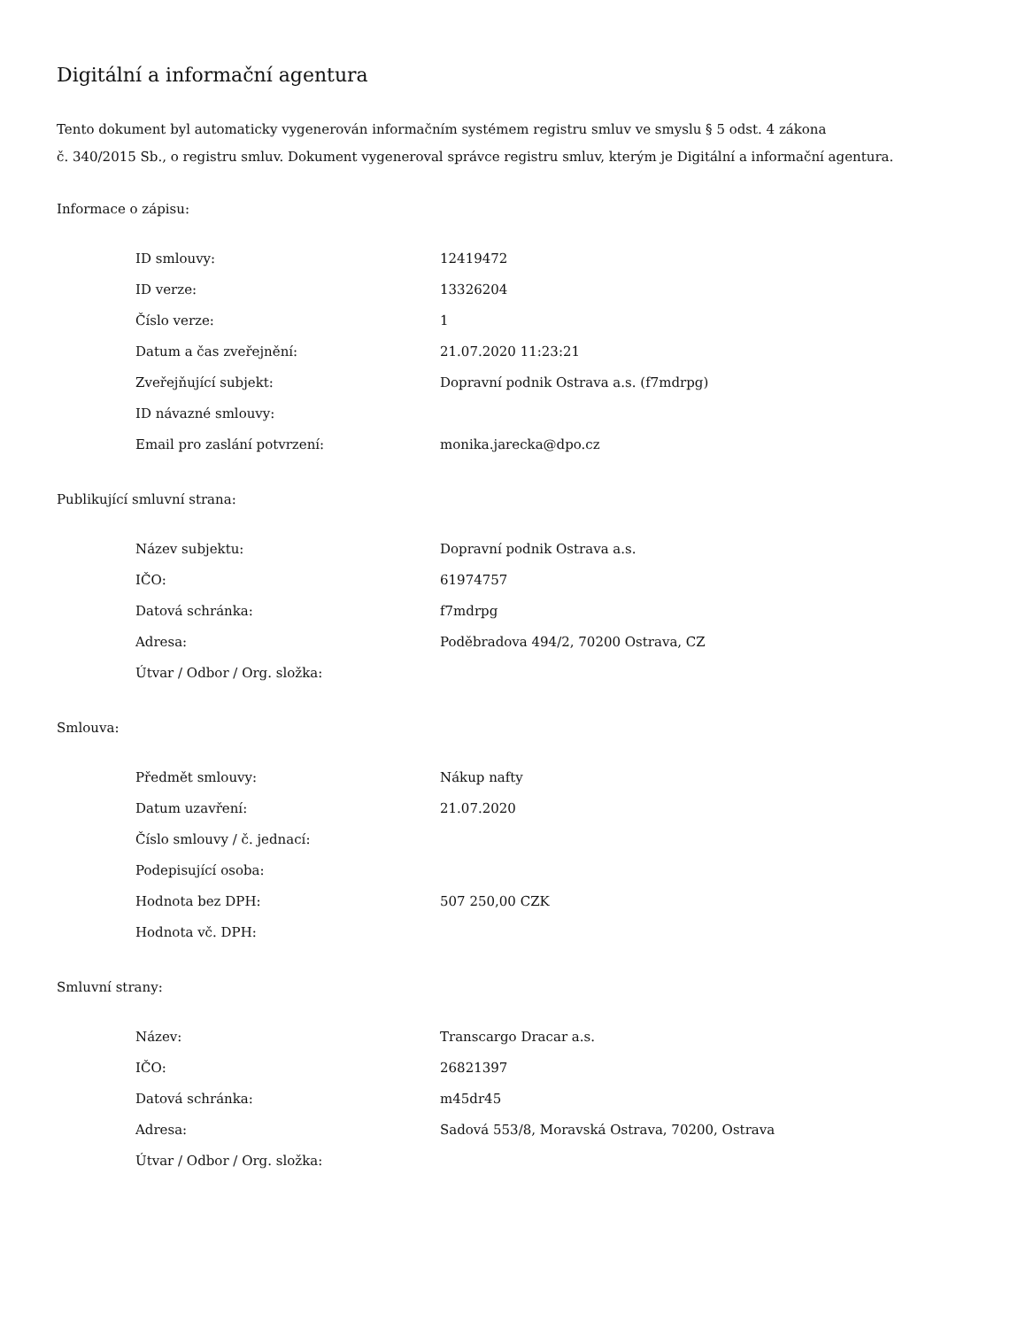Digitální a informační agentura
Tento dokument byl automaticky vygenerován informačním systémem registru smluv ve smyslu § 5 odst. 4 zákona
č. 340/2015 Sb., o registru smluv. Dokument vygeneroval správce registru smluv, kterým je Digitální a informační agentura.
Informace o zápisu:
| ID smlouvy: | 12419472 |
| ID verze: | 13326204 |
| Číslo verze: | 1 |
| Datum a čas zveřejnění: | 21.07.2020 11:23:21 |
| Zveřejňující subjekt: | Dopravní podnik Ostrava a.s. (f7mdrpg) |
| ID návazné smlouvy: | |
| Email pro zaslání potvrzení: | monika.jarecka@dpo.cz |
Publikující smluvní strana:
| Název subjektu: | Dopravní podnik Ostrava a.s. |
| IČO: | 61974757 |
| Datová schránka: | f7mdrpg |
| Adresa: | Poděbradova 494/2, 70200 Ostrava, CZ |
| Útvar / Odbor / Org. složka: | |
Smlouva:
| Předmět smlouvy: | Nákup nafty |
| Datum uzavření: | 21.07.2020 |
| Číslo smlouvy / č. jednací: | |
| Podepisující osoba: | |
| Hodnota bez DPH: | 507 250,00 CZK |
| Hodnota vč. DPH: | |
Smluvní strany:
| Název: | Transcargo Dracar a.s. |
| IČO: | 26821397 |
| Datová schránka: | m45dr45 |
| Adresa: | Sadová 553/8, Moravská Ostrava, 70200, Ostrava |
| Útvar / Odbor / Org. složka: | |